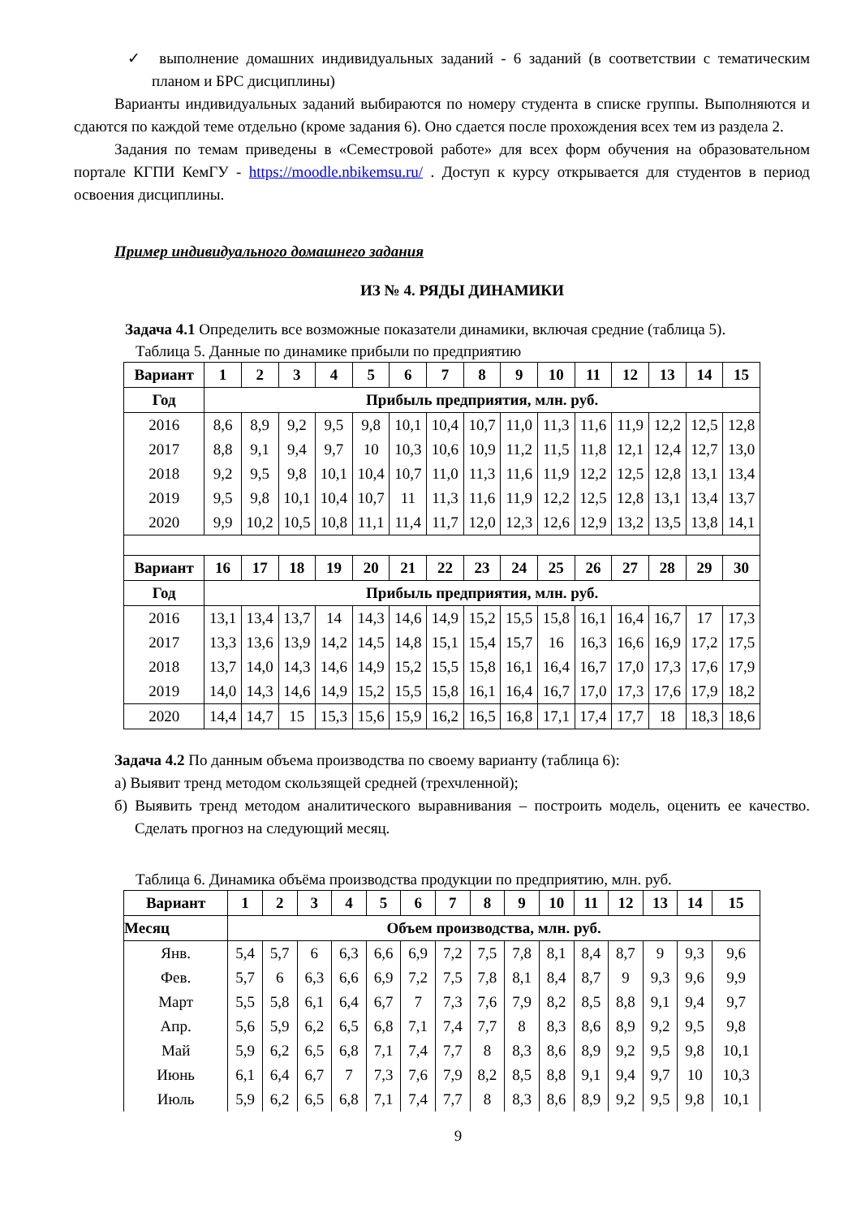✓ выполнение домашних индивидуальных заданий - 6 заданий (в соответствии с тематическим планом и БРС дисциплины)
Варианты индивидуальных заданий выбираются по номеру студента в списке группы. Выполняются и сдаются по каждой теме отдельно (кроме задания 6). Оно сдается после прохождения всех тем из раздела 2.
Задания по темам приведены в «Семестровой работе» для всех форм обучения на образовательном портале КГПИ КемГУ - https://moodle.nbikemsu.ru/ . Доступ к курсу открывается для студентов в период освоения дисциплины.
Пример индивидуального домашнего задания
ИЗ № 4. РЯДЫ ДИНАМИКИ
Задача 4.1 Определить все возможные показатели динамики, включая средние (таблица 5).
Таблица 5. Данные по динамике прибыли по предприятию
| Вариант | 1 | 2 | 3 | 4 | 5 | 6 | 7 | 8 | 9 | 10 | 11 | 12 | 13 | 14 | 15 |
| --- | --- | --- | --- | --- | --- | --- | --- | --- | --- | --- | --- | --- | --- | --- | --- |
| Год | Прибыль предприятия, млн. руб. | | | | | | | | | | | | | | |
| 2016 | 8,6 | 8,9 | 9,2 | 9,5 | 9,8 | 10,1 | 10,4 | 10,7 | 11,0 | 11,3 | 11,6 | 11,9 | 12,2 | 12,5 | 12,8 |
| 2017 | 8,8 | 9,1 | 9,4 | 9,7 | 10 | 10,3 | 10,6 | 10,9 | 11,2 | 11,5 | 11,8 | 12,1 | 12,4 | 12,7 | 13,0 |
| 2018 | 9,2 | 9,5 | 9,8 | 10,1 | 10,4 | 10,7 | 11,0 | 11,3 | 11,6 | 11,9 | 12,2 | 12,5 | 12,8 | 13,1 | 13,4 |
| 2019 | 9,5 | 9,8 | 10,1 | 10,4 | 10,7 | 11 | 11,3 | 11,6 | 11,9 | 12,2 | 12,5 | 12,8 | 13,1 | 13,4 | 13,7 |
| 2020 | 9,9 | 10,2 | 10,5 | 10,8 | 11,1 | 11,4 | 11,7 | 12,0 | 12,3 | 12,6 | 12,9 | 13,2 | 13,5 | 13,8 | 14,1 |
| Вариант | 16 | 17 | 18 | 19 | 20 | 21 | 22 | 23 | 24 | 25 | 26 | 27 | 28 | 29 | 30 |
| Год | Прибыль предприятия, млн. руб. | | | | | | | | | | | | | | |
| 2016 | 13,1 | 13,4 | 13,7 | 14 | 14,3 | 14,6 | 14,9 | 15,2 | 15,5 | 15,8 | 16,1 | 16,4 | 16,7 | 17 | 17,3 |
| 2017 | 13,3 | 13,6 | 13,9 | 14,2 | 14,5 | 14,8 | 15,1 | 15,4 | 15,7 | 16 | 16,3 | 16,6 | 16,9 | 17,2 | 17,5 |
| 2018 | 13,7 | 14,0 | 14,3 | 14,6 | 14,9 | 15,2 | 15,5 | 15,8 | 16,1 | 16,4 | 16,7 | 17,0 | 17,3 | 17,6 | 17,9 |
| 2019 | 14,0 | 14,3 | 14,6 | 14,9 | 15,2 | 15,5 | 15,8 | 16,1 | 16,4 | 16,7 | 17,0 | 17,3 | 17,6 | 17,9 | 18,2 |
| 2020 | 14,4 | 14,7 | 15 | 15,3 | 15,6 | 15,9 | 16,2 | 16,5 | 16,8 | 17,1 | 17,4 | 17,7 | 18 | 18,3 | 18,6 |
Задача 4.2 По данным объема производства по своему варианту (таблица 6):
а) Выявит тренд методом скользящей средней (трехчленной);
б) Выявить тренд методом аналитического выравнивания – построить модель, оценить ее качество. Сделать прогноз на следующий месяц.
Таблица 6. Динамика объёма производства продукции по предприятию, млн. руб.
| Вариант | 1 | 2 | 3 | 4 | 5 | 6 | 7 | 8 | 9 | 10 | 11 | 12 | 13 | 14 | 15 |
| --- | --- | --- | --- | --- | --- | --- | --- | --- | --- | --- | --- | --- | --- | --- | --- |
| Месяц | Объем производства, млн. руб. | | | | | | | | | | | | | | |
| Янв. | 5,4 | 5,7 | 6 | 6,3 | 6,6 | 6,9 | 7,2 | 7,5 | 7,8 | 8,1 | 8,4 | 8,7 | 9 | 9,3 | 9,6 |
| Фев. | 5,7 | 6 | 6,3 | 6,6 | 6,9 | 7,2 | 7,5 | 7,8 | 8,1 | 8,4 | 8,7 | 9 | 9,3 | 9,6 | 9,9 |
| Март | 5,5 | 5,8 | 6,1 | 6,4 | 6,7 | 7 | 7,3 | 7,6 | 7,9 | 8,2 | 8,5 | 8,8 | 9,1 | 9,4 | 9,7 |
| Апр. | 5,6 | 5,9 | 6,2 | 6,5 | 6,8 | 7,1 | 7,4 | 7,7 | 8 | 8,3 | 8,6 | 8,9 | 9,2 | 9,5 | 9,8 |
| Май | 5,9 | 6,2 | 6,5 | 6,8 | 7,1 | 7,4 | 7,7 | 8 | 8,3 | 8,6 | 8,9 | 9,2 | 9,5 | 9,8 | 10,1 |
| Июнь | 6,1 | 6,4 | 6,7 | 7 | 7,3 | 7,6 | 7,9 | 8,2 | 8,5 | 8,8 | 9,1 | 9,4 | 9,7 | 10 | 10,3 |
| Июль | 5,9 | 6,2 | 6,5 | 6,8 | 7,1 | 7,4 | 7,7 | 8 | 8,3 | 8,6 | 8,9 | 9,2 | 9,5 | 9,8 | 10,1 |
9